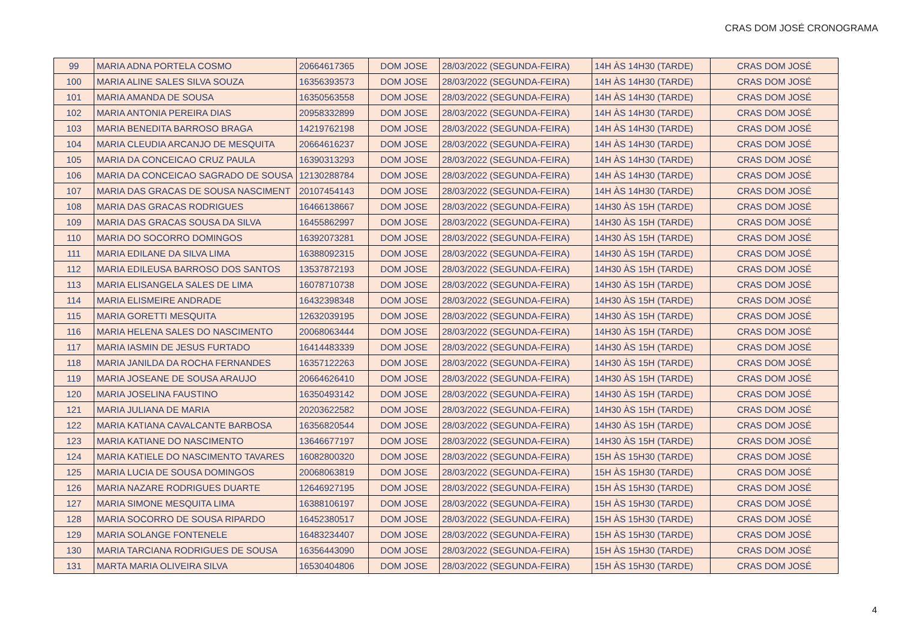CRAS DOM JOSÉ CRONOGRAMA
| 99 | MARIA ADNA PORTELA COSMO | 20664617365 | DOM JOSE | 28/03/2022 (SEGUNDA-FEIRA) | 14H ÀS 14H30 (TARDE) | CRAS DOM JOSÉ |
| 100 | MARIA ALINE SALES SILVA SOUZA | 16356393573 | DOM JOSE | 28/03/2022 (SEGUNDA-FEIRA) | 14H ÀS 14H30 (TARDE) | CRAS DOM JOSÉ |
| 101 | MARIA AMANDA DE SOUSA | 16350563558 | DOM JOSE | 28/03/2022 (SEGUNDA-FEIRA) | 14H ÀS 14H30 (TARDE) | CRAS DOM JOSÉ |
| 102 | MARIA ANTONIA PEREIRA DIAS | 20958332899 | DOM JOSE | 28/03/2022 (SEGUNDA-FEIRA) | 14H ÀS 14H30 (TARDE) | CRAS DOM JOSÉ |
| 103 | MARIA BENEDITA BARROSO BRAGA | 14219762198 | DOM JOSE | 28/03/2022 (SEGUNDA-FEIRA) | 14H ÀS 14H30 (TARDE) | CRAS DOM JOSÉ |
| 104 | MARIA CLEUDIA ARCANJO DE MESQUITA | 20664616237 | DOM JOSE | 28/03/2022 (SEGUNDA-FEIRA) | 14H ÀS 14H30 (TARDE) | CRAS DOM JOSÉ |
| 105 | MARIA DA CONCEICAO CRUZ PAULA | 16390313293 | DOM JOSE | 28/03/2022 (SEGUNDA-FEIRA) | 14H ÀS 14H30 (TARDE) | CRAS DOM JOSÉ |
| 106 | MARIA DA CONCEICAO SAGRADO DE SOUSA | 12130288784 | DOM JOSE | 28/03/2022 (SEGUNDA-FEIRA) | 14H ÀS 14H30 (TARDE) | CRAS DOM JOSÉ |
| 107 | MARIA DAS GRACAS DE SOUSA NASCIMENT | 20107454143 | DOM JOSE | 28/03/2022 (SEGUNDA-FEIRA) | 14H ÀS 14H30 (TARDE) | CRAS DOM JOSÉ |
| 108 | MARIA DAS GRACAS RODRIGUES | 16466138667 | DOM JOSE | 28/03/2022 (SEGUNDA-FEIRA) | 14H30 ÀS 15H (TARDE) | CRAS DOM JOSÉ |
| 109 | MARIA DAS GRACAS SOUSA DA SILVA | 16455862997 | DOM JOSE | 28/03/2022 (SEGUNDA-FEIRA) | 14H30 ÀS 15H (TARDE) | CRAS DOM JOSÉ |
| 110 | MARIA DO SOCORRO DOMINGOS | 16392073281 | DOM JOSE | 28/03/2022 (SEGUNDA-FEIRA) | 14H30 ÀS 15H (TARDE) | CRAS DOM JOSÉ |
| 111 | MARIA EDILANE DA SILVA LIMA | 16388092315 | DOM JOSE | 28/03/2022 (SEGUNDA-FEIRA) | 14H30 ÀS 15H (TARDE) | CRAS DOM JOSÉ |
| 112 | MARIA EDILEUSA BARROSO DOS SANTOS | 13537872193 | DOM JOSE | 28/03/2022 (SEGUNDA-FEIRA) | 14H30 ÀS 15H (TARDE) | CRAS DOM JOSÉ |
| 113 | MARIA ELISANGELA SALES DE LIMA | 16078710738 | DOM JOSE | 28/03/2022 (SEGUNDA-FEIRA) | 14H30 ÀS 15H (TARDE) | CRAS DOM JOSÉ |
| 114 | MARIA ELISMEIRE ANDRADE | 16432398348 | DOM JOSE | 28/03/2022 (SEGUNDA-FEIRA) | 14H30 ÀS 15H (TARDE) | CRAS DOM JOSÉ |
| 115 | MARIA GORETTI MESQUITA | 12632039195 | DOM JOSE | 28/03/2022 (SEGUNDA-FEIRA) | 14H30 ÀS 15H (TARDE) | CRAS DOM JOSÉ |
| 116 | MARIA HELENA SALES DO NASCIMENTO | 20068063444 | DOM JOSE | 28/03/2022 (SEGUNDA-FEIRA) | 14H30 ÀS 15H (TARDE) | CRAS DOM JOSÉ |
| 117 | MARIA IASMIN DE JESUS FURTADO | 16414483339 | DOM JOSE | 28/03/2022 (SEGUNDA-FEIRA) | 14H30 ÀS 15H (TARDE) | CRAS DOM JOSÉ |
| 118 | MARIA JANILDA DA ROCHA FERNANDES | 16357122263 | DOM JOSE | 28/03/2022 (SEGUNDA-FEIRA) | 14H30 ÀS 15H (TARDE) | CRAS DOM JOSÉ |
| 119 | MARIA JOSEANE DE SOUSA ARAUJO | 20664626410 | DOM JOSE | 28/03/2022 (SEGUNDA-FEIRA) | 14H30 ÀS 15H (TARDE) | CRAS DOM JOSÉ |
| 120 | MARIA JOSELINA FAUSTINO | 16350493142 | DOM JOSE | 28/03/2022 (SEGUNDA-FEIRA) | 14H30 ÀS 15H (TARDE) | CRAS DOM JOSÉ |
| 121 | MARIA JULIANA DE MARIA | 20203622582 | DOM JOSE | 28/03/2022 (SEGUNDA-FEIRA) | 14H30 ÀS 15H (TARDE) | CRAS DOM JOSÉ |
| 122 | MARIA KATIANA CAVALCANTE BARBOSA | 16356820544 | DOM JOSE | 28/03/2022 (SEGUNDA-FEIRA) | 14H30 ÀS 15H (TARDE) | CRAS DOM JOSÉ |
| 123 | MARIA KATIANE DO NASCIMENTO | 13646677197 | DOM JOSE | 28/03/2022 (SEGUNDA-FEIRA) | 14H30 ÀS 15H (TARDE) | CRAS DOM JOSÉ |
| 124 | MARIA KATIELE DO NASCIMENTO TAVARES | 16082800320 | DOM JOSE | 28/03/2022 (SEGUNDA-FEIRA) | 15H ÀS 15H30 (TARDE) | CRAS DOM JOSÉ |
| 125 | MARIA LUCIA DE SOUSA DOMINGOS | 20068063819 | DOM JOSE | 28/03/2022 (SEGUNDA-FEIRA) | 15H ÀS 15H30 (TARDE) | CRAS DOM JOSÉ |
| 126 | MARIA NAZARE RODRIGUES DUARTE | 12646927195 | DOM JOSE | 28/03/2022 (SEGUNDA-FEIRA) | 15H ÀS 15H30 (TARDE) | CRAS DOM JOSÉ |
| 127 | MARIA SIMONE MESQUITA LIMA | 16388106197 | DOM JOSE | 28/03/2022 (SEGUNDA-FEIRA) | 15H ÀS 15H30 (TARDE) | CRAS DOM JOSÉ |
| 128 | MARIA SOCORRO DE SOUSA RIPARDO | 16452380517 | DOM JOSE | 28/03/2022 (SEGUNDA-FEIRA) | 15H ÀS 15H30 (TARDE) | CRAS DOM JOSÉ |
| 129 | MARIA SOLANGE FONTENELE | 16483234407 | DOM JOSE | 28/03/2022 (SEGUNDA-FEIRA) | 15H ÀS 15H30 (TARDE) | CRAS DOM JOSÉ |
| 130 | MARIA TARCIANA RODRIGUES DE SOUSA | 16356443090 | DOM JOSE | 28/03/2022 (SEGUNDA-FEIRA) | 15H ÀS 15H30 (TARDE) | CRAS DOM JOSÉ |
| 131 | MARTA MARIA OLIVEIRA SILVA | 16530404806 | DOM JOSE | 28/03/2022 (SEGUNDA-FEIRA) | 15H ÀS 15H30 (TARDE) | CRAS DOM JOSÉ |
4